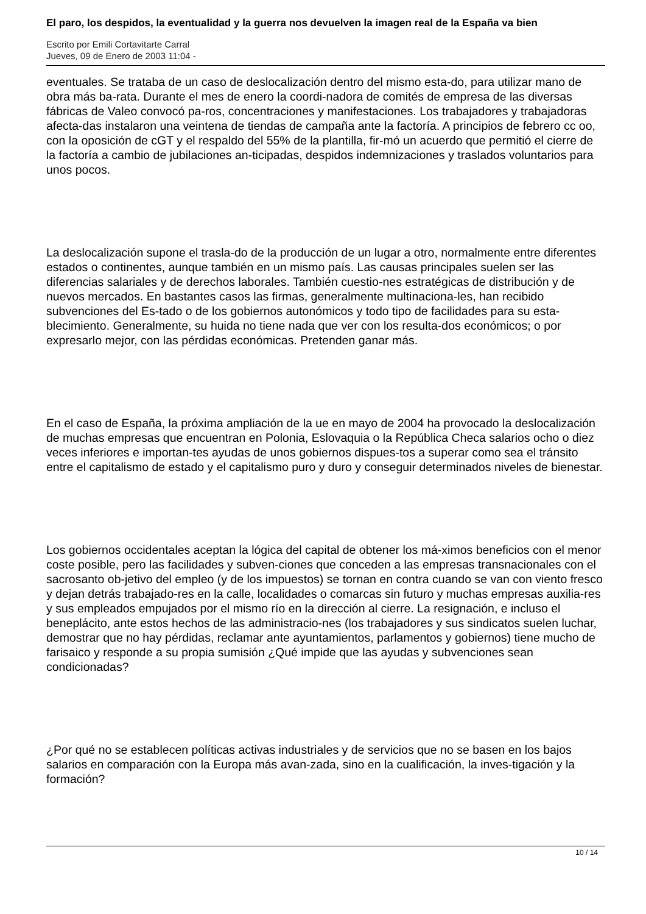El paro, los despidos, la eventualidad y la guerra nos devuelven la imagen real de la España va bien
Escrito por Emili Cortavitarte Carral
Jueves, 09 de Enero de 2003 11:04 -
eventuales. Se trataba de un caso de deslocalización dentro del mismo esta-do, para utilizar mano de obra más ba-rata. Durante el mes de enero la coordi-nadora de comités de empresa de las diversas fábricas de Valeo convocó pa-ros, concentraciones y manifestaciones. Los trabajadores y trabajadoras afecta-das instalaron una veintena de tiendas de campaña ante la factoría. A principios de febrero cc oo, con la oposición de cGT y el respaldo del 55% de la plantilla, fir-mó un acuerdo que permitió el cierre de la factoría a cambio de jubilaciones an-ticipadas, despidos indemnizaciones y traslados voluntarios para unos pocos.
La deslocalización supone el trasla-do de la producción de un lugar a otro, normalmente entre diferentes estados o continentes, aunque también en un mismo país. Las causas principales suelen ser las diferencias salariales y de derechos laborales. También cuestio-nes estratégicas de distribución y de nuevos mercados. En bastantes casos las firmas, generalmente multinaciona-les, han recibido subvenciones del Es-tado o de los gobiernos autonómicos y todo tipo de facilidades para su esta-blecimiento. Generalmente, su huida no tiene nada que ver con los resulta-dos económicos; o por expresarlo mejor, con las pérdidas económicas. Pretenden ganar más.
En el caso de España, la próxima ampliación de la ue en mayo de 2004 ha provocado la deslocalización de muchas empresas que encuentran en Polonia, Eslovaquia o la República Checa salarios ocho o diez veces inferiores e importan-tes ayudas de unos gobiernos dispues-tos a superar como sea el tránsito entre el capitalismo de estado y el capitalismo puro y duro y conseguir determinados niveles de bienestar.
Los gobiernos occidentales aceptan la lógica del capital de obtener los má-ximos beneficios con el menor coste posible, pero las facilidades y subven-ciones que conceden a las empresas transnacionales con el sacrosanto ob-jetivo del empleo (y de los impuestos) se tornan en contra cuando se van con viento fresco y dejan detrás trabajado-res en la calle, localidades o comarcas sin futuro y muchas empresas auxilia-res y sus empleados empujados por el mismo río en la dirección al cierre. La resignación, e incluso el beneplácito, ante estos hechos de las administracio-nes (los trabajadores y sus sindicatos suelen luchar, demostrar que no hay pérdidas, reclamar ante ayuntamientos, parlamentos y gobiernos) tiene mucho de farisaico y responde a su propia sumisión ¿Qué impide que las ayudas y subvenciones sean condicionadas?
¿Por qué no se establecen políticas activas industriales y de servicios que no se basen en los bajos salarios en comparación con la Europa más avan-zada, sino en la cualificación, la inves-tigación y la formación?
10 / 14